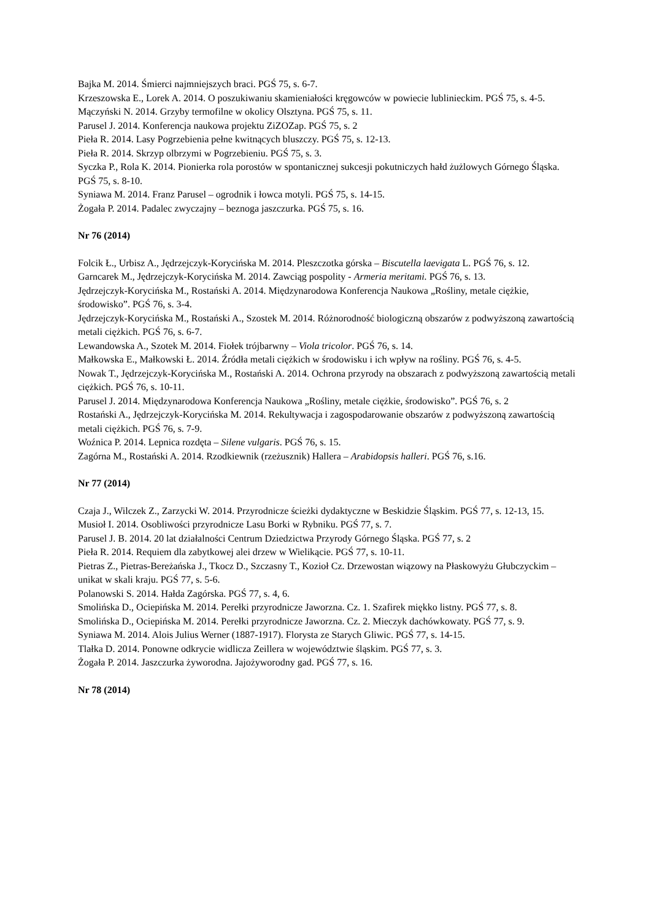Bajka M. 2014. Śmierci najmniejszych braci. PGŚ 75, s. 6-7.
Krzeszowska E., Lorek A. 2014. O poszukiwaniu skamieniałości kręgowców w powiecie lublinieckim. PGŚ 75, s. 4-5.
Mączyński N. 2014. Grzyby termofilne w okolicy Olsztyna. PGŚ 75, s. 11.
Parusel J. 2014. Konferencja naukowa projektu ZiZOZap. PGŚ 75, s. 2
Pieła R. 2014. Lasy Pogrzebienia pełne kwitnących bluszczy. PGŚ 75, s. 12-13.
Pieła R. 2014. Skrzyp olbrzymi w Pogrzebieniu. PGŚ 75, s. 3.
Syczka P., Rola K. 2014. Pionierka rola porostów w spontanicznej sukcesji pokutniczych hałd żużlowych Górnego Śląska. PGŚ 75, s. 8-10.
Syniawa M. 2014. Franz Parusel – ogrodnik i łowca motyli. PGŚ 75, s. 14-15.
Żogała P. 2014. Padalec zwyczajny – beznoga jaszczurka. PGŚ 75, s. 16.
Nr 76 (2014)
Folcik Ł., Urbisz A., Jędrzejczyk-Korycińska M. 2014. Pleszczotka górska – Biscutella laevigata L. PGŚ 76, s. 12.
Garncarek M., Jędrzejczyk-Korycińska M. 2014. Zawciąg pospolity - Armeria meritami. PGŚ 76, s. 13.
Jędrzejczyk-Korycińska M., Rostański A. 2014. Międzynarodowa Konferencja Naukowa „Rośliny, metale ciężkie, środowisko”. PGŚ 76, s. 3-4.
Jędrzejczyk-Korycińska M., Rostański A., Szostek M. 2014. Różnorodność biologiczną obszarów z podwyższoną zawartością metali ciężkich. PGŚ 76, s. 6-7.
Lewandowska A., Szotek M. 2014. Fiołek trójbarwny – Viola tricolor. PGŚ 76, s. 14.
Małkowska E., Małkowski Ł. 2014. Źródła metali ciężkich w środowisku i ich wpływ na rośliny. PGŚ 76, s. 4-5.
Nowak T., Jędrzejczyk-Korycińska M., Rostański A. 2014. Ochrona przyrody na obszarach z podwyższoną zawartością metali ciężkich. PGŚ 76, s. 10-11.
Parusel J. 2014. Międzynarodowa Konferencja Naukowa „Rośliny, metale ciężkie, środowisko”. PGŚ 76, s. 2
Rostański A., Jędrzejczyk-Korycińska M. 2014. Rekultywacja i zagospodarowanie obszarów z podwyższoną zawartością metali ciężkich. PGŚ 76, s. 7-9.
Woźnica P. 2014. Lepnica rozdęta – Silene vulgaris. PGŚ 76, s. 15.
Zagórna M., Rostański A. 2014. Rzodkiewnik (rzeżusznik) Hallera – Arabidopsis halleri. PGŚ 76, s.16.
Nr 77 (2014)
Czaja J., Wilczek Z., Zarzycki W. 2014. Przyrodnicze ścieżki dydaktyczne w Beskidzie Śląskim. PGŚ 77, s. 12-13, 15.
Musioł I. 2014. Osobliwości przyrodnicze Lasu Borki w Rybniku. PGŚ 77, s. 7.
Parusel J. B. 2014. 20 lat działalności Centrum Dziedzictwa Przyrody Górnego Śląska. PGŚ 77, s. 2
Pieła R. 2014. Requiem dla zabytkowej alei drzew w Wielikącie. PGŚ 77, s. 10-11.
Pietras Z., Pietras-Bereżańska J., Tkocz D., Szczasny T., Kozioł Cz. Drzewostan wiązowy na Płaskowyżu Głubczyckim – unikat w skali kraju. PGŚ 77, s. 5-6.
Polanowski S. 2014. Hałda Zagórska. PGŚ 77, s. 4, 6.
Smolińska D., Ociepińska M. 2014. Perełki przyrodnicze Jaworzna. Cz. 1. Szafirek miękko listny. PGŚ 77, s. 8.
Smolińska D., Ociepińska M. 2014. Perełki przyrodnicze Jaworzna. Cz. 2. Mieczyk dachówkowaty. PGŚ 77, s. 9.
Syniawa M. 2014. Alois Julius Werner (1887-1917). Florysta ze Starych Gliwic. PGŚ 77, s. 14-15.
Tlałka D. 2014. Ponowne odkrycie widlicza Zeillera w województwie śląskim. PGŚ 77, s. 3.
Żogała P. 2014. Jaszczurka żyworodna. Jajożyworodny gad. PGŚ 77, s. 16.
Nr 78 (2014)